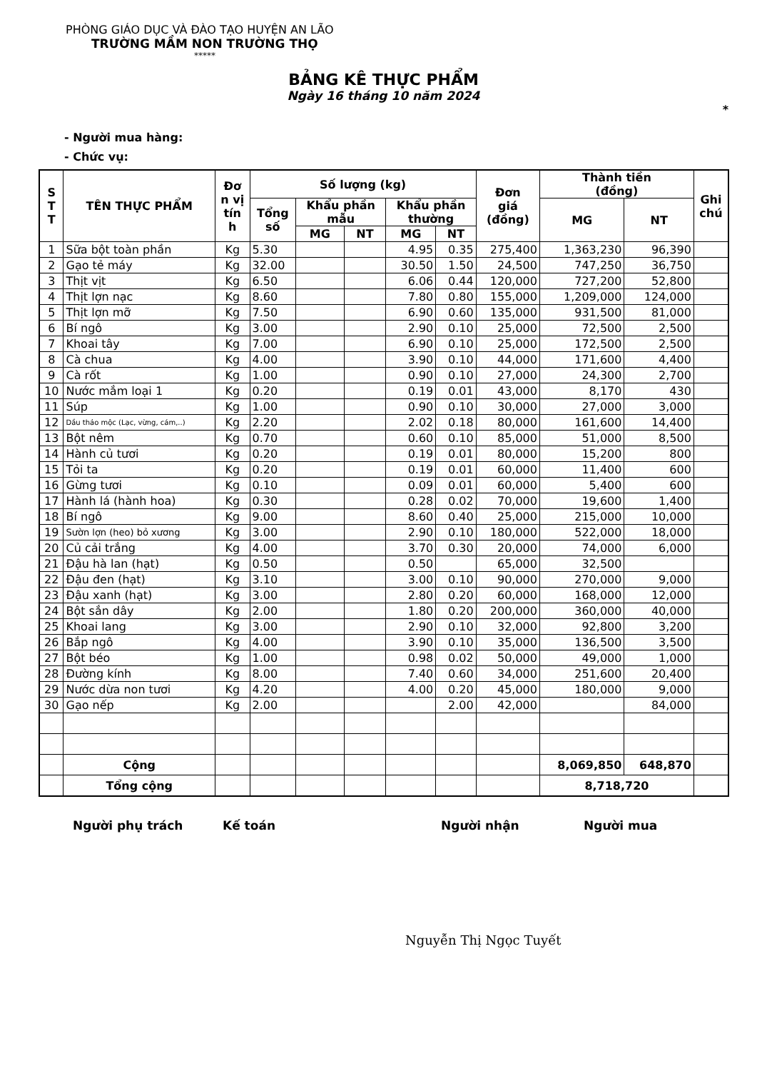PHÒNG GIÁO DỤC VÀ ĐÀO TẠO HUYỆN AN LÃO
TRƯỜNG MẦM NON TRƯỜNG THỌ
*****
BẢNG KÊ THỰC PHẨM
Ngày 16 tháng 10 năm 2024
*
- Người mua hàng:
- Chức vụ:
| S T T | TÊN THỰC PHẨM | Đơ n vị tín h | Số lượng (kg) | | | | | Đơn giá (đồng) | Thành tiền (đồng) | | Ghi chú |
| --- | --- | --- | --- | --- | --- | --- | --- | --- | --- | --- | --- |
| | | | Tổng số | Khẩu phần mẫu | | Khẩu phần thường | | | MG | NT | |
| | | | | MG | NT | MG | NT | | | | |
| 1 | Sữa bột toàn phần | Kg | 5.30 | | | 4.95 | 0.35 | 275,400 | 1,363,230 | 96,390 | |
| 2 | Gạo tẻ máy | Kg | 32.00 | | | 30.50 | 1.50 | 24,500 | 747,250 | 36,750 | |
| 3 | Thịt vịt | Kg | 6.50 | | | 6.06 | 0.44 | 120,000 | 727,200 | 52,800 | |
| 4 | Thịt lợn nạc | Kg | 8.60 | | | 7.80 | 0.80 | 155,000 | 1,209,000 | 124,000 | |
| 5 | Thịt lợn mỡ | Kg | 7.50 | | | 6.90 | 0.60 | 135,000 | 931,500 | 81,000 | |
| 6 | Bí ngô | Kg | 3.00 | | | 2.90 | 0.10 | 25,000 | 72,500 | 2,500 | |
| 7 | Khoai tây | Kg | 7.00 | | | 6.90 | 0.10 | 25,000 | 172,500 | 2,500 | |
| 8 | Cà chua | Kg | 4.00 | | | 3.90 | 0.10 | 44,000 | 171,600 | 4,400 | |
| 9 | Cà rốt | Kg | 1.00 | | | 0.90 | 0.10 | 27,000 | 24,300 | 2,700 | |
| 10 | Nước mắm loại 1 | Kg | 0.20 | | | 0.19 | 0.01 | 43,000 | 8,170 | 430 | |
| 11 | Súp | Kg | 1.00 | | | 0.90 | 0.10 | 30,000 | 27,000 | 3,000 | |
| 12 | Dầu thảo mộc (Lạc, vừng, cám,..) | Kg | 2.20 | | | 2.02 | 0.18 | 80,000 | 161,600 | 14,400 | |
| 13 | Bột nêm | Kg | 0.70 | | | 0.60 | 0.10 | 85,000 | 51,000 | 8,500 | |
| 14 | Hành củ tươi | Kg | 0.20 | | | 0.19 | 0.01 | 80,000 | 15,200 | 800 | |
| 15 | Tỏi ta | Kg | 0.20 | | | 0.19 | 0.01 | 60,000 | 11,400 | 600 | |
| 16 | Gừng tươi | Kg | 0.10 | | | 0.09 | 0.01 | 60,000 | 5,400 | 600 | |
| 17 | Hành lá (hành hoa) | Kg | 0.30 | | | 0.28 | 0.02 | 70,000 | 19,600 | 1,400 | |
| 18 | Bí ngô | Kg | 9.00 | | | 8.60 | 0.40 | 25,000 | 215,000 | 10,000 | |
| 19 | Sườn lợn (heo) bỏ xương | Kg | 3.00 | | | 2.90 | 0.10 | 180,000 | 522,000 | 18,000 | |
| 20 | Củ cải trắng | Kg | 4.00 | | | 3.70 | 0.30 | 20,000 | 74,000 | 6,000 | |
| 21 | Đậu hà lan (hạt) | Kg | 0.50 | | | 0.50 | | 65,000 | 32,500 | | |
| 22 | Đậu đen (hạt) | Kg | 3.10 | | | 3.00 | 0.10 | 90,000 | 270,000 | 9,000 | |
| 23 | Đậu xanh (hạt) | Kg | 3.00 | | | 2.80 | 0.20 | 60,000 | 168,000 | 12,000 | |
| 24 | Bột sắn dây | Kg | 2.00 | | | 1.80 | 0.20 | 200,000 | 360,000 | 40,000 | |
| 25 | Khoai lang | Kg | 3.00 | | | 2.90 | 0.10 | 32,000 | 92,800 | 3,200 | |
| 26 | Bắp ngô | Kg | 4.00 | | | 3.90 | 0.10 | 35,000 | 136,500 | 3,500 | |
| 27 | Bột béo | Kg | 1.00 | | | 0.98 | 0.02 | 50,000 | 49,000 | 1,000 | |
| 28 | Đường kính | Kg | 8.00 | | | 7.40 | 0.60 | 34,000 | 251,600 | 20,400 | |
| 29 | Nước dừa non tươi | Kg | 4.20 | | | 4.00 | 0.20 | 45,000 | 180,000 | 9,000 | |
| 30 | Gạo nếp | Kg | 2.00 | | | | 2.00 | 42,000 | | 84,000 | |
| | Cộng | | | | | | | | 8,069,850 | 648,870 | |
| | Tổng cộng | | | | | | | | 8,718,720 | | |
Người phụ trách Kế toán Người nhận Người mua
Nguyễn Thị Ngọc Tuyết